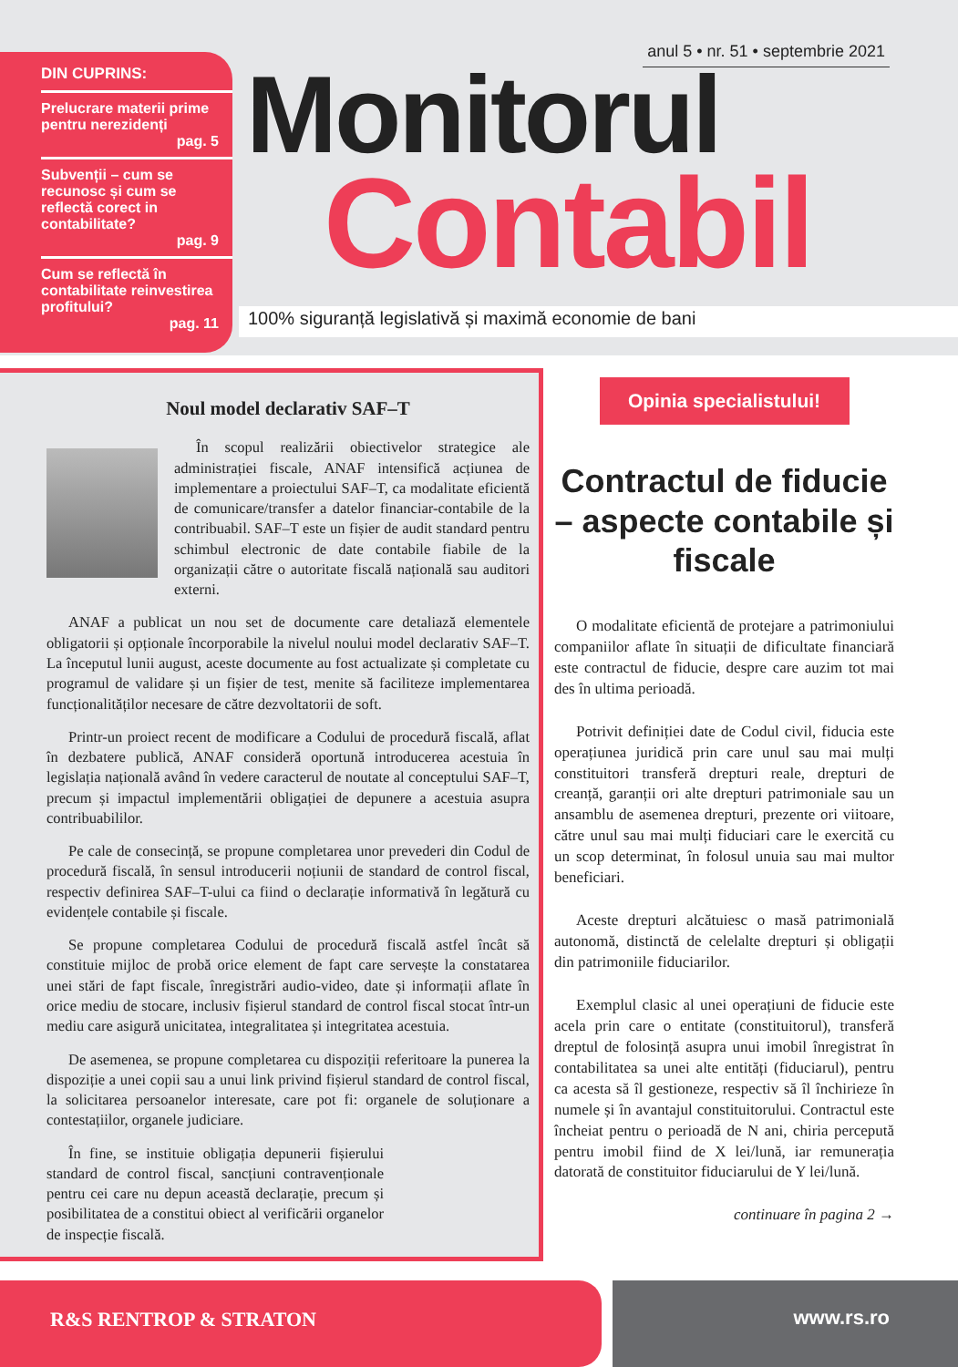DIN CUPRINS:
Prelucrare materii prime pentru nerezidenți
pag. 5
Subvenții – cum se recunosc și cum se reflectă corect in contabilitate?
pag. 9
Cum se reflectă în contabilitate reinvestirea profitului?
pag. 11
anul 5 • nr. 51 • septembrie 2021
Monitorul
Contabil
100% siguranță legislativă și maximă economie de bani
Noul model declarativ SAF–T
În scopul realizării obiectivelor strategice ale administrației fiscale, ANAF intensifică acțiunea de implementare a proiectului SAF–T, ca modalitate eficientă de comunicare/transfer a datelor financiar-contabile de la contribuabil. SAF–T este un fișier de audit standard pentru schimbul electronic de date contabile fiabile de la organizații către o autoritate fiscală națională sau auditori externi.
ANAF a publicat un nou set de documente care detaliază elementele obligatorii și opționale încorporabile la nivelul noului model declarativ SAF–T. La începutul lunii august, aceste documente au fost actualizate și completate cu programul de validare și un fișier de test, menite să faciliteze implementarea funcționalităților necesare de către dezvoltatorii de soft.
Printr-un proiect recent de modificare a Codului de procedură fiscală, aflat în dezbatere publică, ANAF consideră oportună introducerea acestuia în legislația națională având în vedere caracterul de noutate al conceptului SAF–T, precum și impactul implementării obligației de depunere a acestuia asupra contribuabililor.
Pe cale de consecință, se propune completarea unor prevederi din Codul de procedură fiscală, în sensul introducerii noțiunii de standard de control fiscal, respectiv definirea SAF–T-ului ca fiind o declarație informativă în legătură cu evidențele contabile și fiscale.
Se propune completarea Codului de procedură fiscală astfel încât să constituie mijloc de probă orice element de fapt care servește la constatarea unei stări de fapt fiscale, înregistrări audio-video, date și informații aflate în orice mediu de stocare, inclusiv fișierul standard de control fiscal stocat într-un mediu care asigură unicitatea, integralitatea și integritatea acestuia.
De asemenea, se propune completarea cu dispoziții referitoare la punerea la dispoziție a unei copii sau a unui link privind fișierul standard de control fiscal, la solicitarea persoanelor interesate, care pot fi: organele de soluționare a contestațiilor, organele judiciare.
În fine, se instituie obligația depunerii fișierului standard de control fiscal, sancțiuni contravenționale pentru cei care nu depun această declarație, precum și posibilitatea de a constitui obiect al verificării organelor de inspecție fiscală.
Opinia specialistului!
Contractul de fiducie – aspecte contabile și fiscale
O modalitate eficientă de protejare a patrimoniului companiilor aflate în situații de dificultate financiară este contractul de fiducie, despre care auzim tot mai des în ultima perioadă.
Potrivit definiției date de Codul civil, fiducia este operațiunea juridică prin care unul sau mai mulți constituitori transferă drepturi reale, drepturi de creanță, garanții ori alte drepturi patrimoniale sau un ansamblu de asemenea drepturi, prezente ori viitoare, către unul sau mai mulți fiduciari care le exercită cu un scop determinat, în folosul unuia sau mai multor beneficiari.
Aceste drepturi alcătuiesc o masă patrimonială autonomă, distinctă de celelalte drepturi și obligații din patrimoniile fiduciarilor.
Exemplul clasic al unei operațiuni de fiducie este acela prin care o entitate (constituitorul), transferă dreptul de folosință asupra unui imobil înregistrat în contabilitatea sa unei alte entități (fiduciarul), pentru ca acesta să îl gestioneze, respectiv să îl închirieze în numele și în avantajul constituitorului. Contractul este încheiat pentru o perioadă de N ani, chiria percepută pentru imobil fiind de X lei/lună, iar remunerația datorată de constituitor fiduciarului de Y lei/lună.
continuare în pagina 2 →
R&S RENTROP & STRATON www.rs.ro